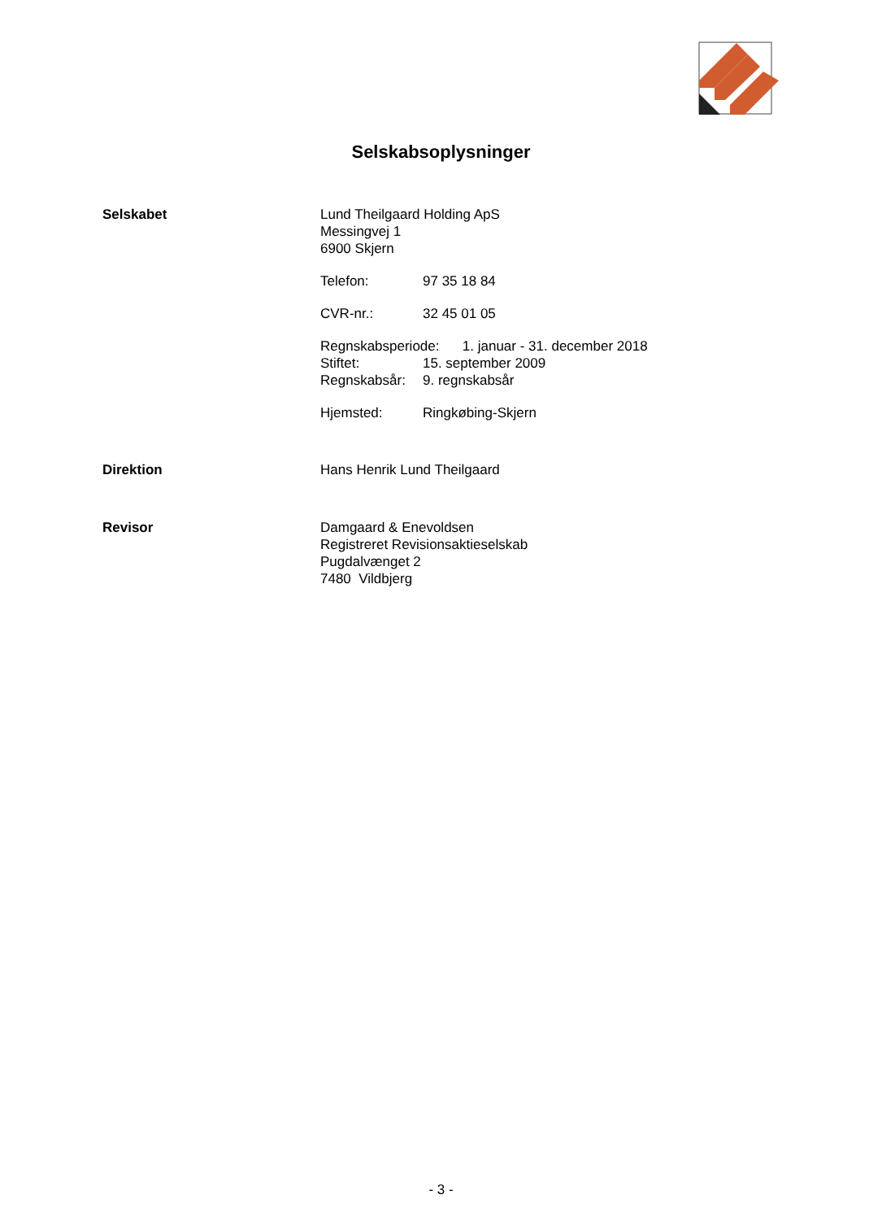Selskabsoplysninger
Selskabet Lund Theilgaard Holding ApS
Messingvej 1
6900 Skjern
Telefon: 97 35 18 84
CVR-nr.: 32 45 01 05
Regnskabsperiode: 1. januar - 31. december 2018
Stiftet: 15. september 2009
Regnskabsår: 9. regnskabsår
Hjemsted: Ringkøbing-Skjern
Direktion Hans Henrik Lund Theilgaard
Revisor Damgaard & Enevoldsen
Registreret Revisionsaktieselskab
Pugdalvænget 2
7480 Vildbjerg
- 3 -